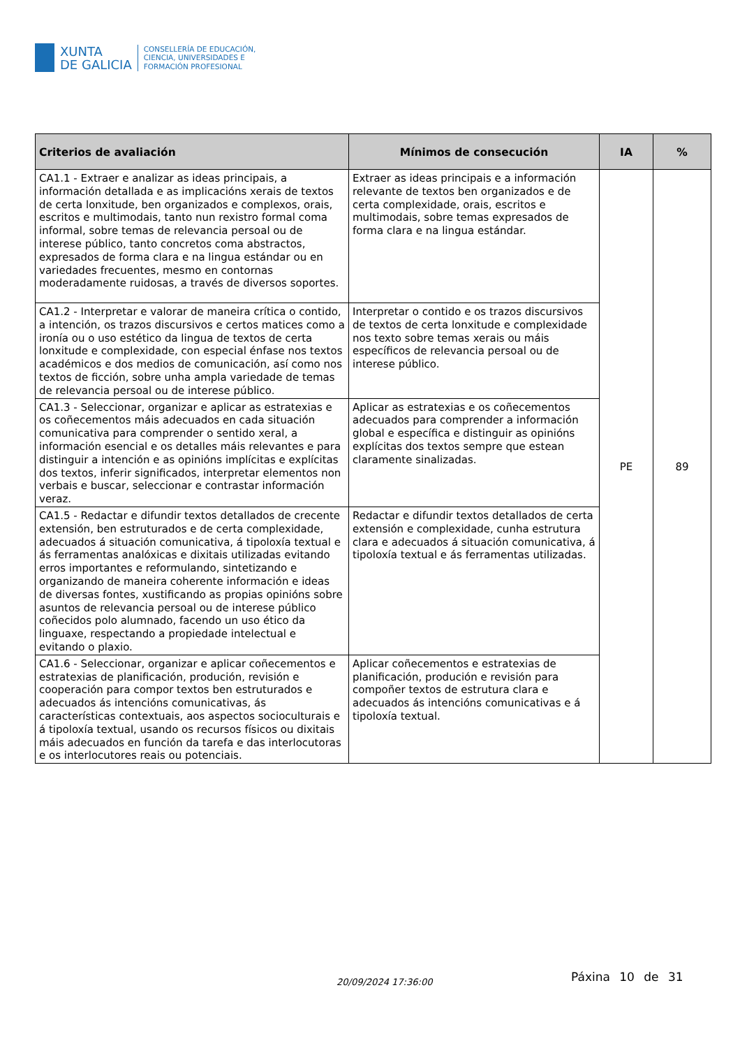XUNTA
DE GALICIA
CONSELLERÍA DE EDUCACIÓN,
CIENCIA, UNIVERSIDADES E
FORMACIÓN PROFESIONAL
| Criterios de avaliación | Mínimos de consecución | IA | % |
| --- | --- | --- | --- |
| CA1.1 - Extraer e analizar as ideas principais, a información detallada e as implicacións xerais de textos de certa lonxitude, ben organizados e complexos, orais, escritos e multimodais, tanto nun rexistro formal coma informal, sobre temas de relevancia persoal ou de interese público, tanto concretos coma abstractos, expresados de forma clara e na lingua estándar ou en variedades frecuentes, mesmo en contornas moderadamente ruidosas, a través de diversos soportes. | Extraer as ideas principais e a información relevante de textos ben organizados e de certa complexidade, orais, escritos e multimodais, sobre temas expresados de forma clara e na lingua estándar. | PE | 89 |
| CA1.2 - Interpretar e valorar de maneira crítica o contido, a intención, os trazos discursivos e certos matices como a ironía ou o uso estético da lingua de textos de certa lonxitude e complexidade, con especial énfase nos textos académicos e dos medios de comunicación, así como nos textos de ficción, sobre unha ampla variedade de temas de relevancia persoal ou de interese público. | Interpretar o contido e os trazos discursivos de textos de certa lonxitude e complexidade nos texto sobre temas xerais ou máis específicos de relevancia persoal ou de interese público. | | |
| CA1.3 - Seleccionar, organizar e aplicar as estratexias e os coñecementos máis adecuados en cada situación comunicativa para comprender o sentido xeral, a información esencial e os detalles máis relevantes e para distinguir a intención e as opinións implícitas e explícitas dos textos, inferir significados, interpretar elementos non verbais e buscar, seleccionar e contrastar información veraz. | Aplicar as estratexias e os coñecementos adecuados para comprender a información global e específica e distinguir as opinións explícitas dos textos sempre que estean claramente sinalizadas. | | |
| CA1.5 - Redactar e difundir textos detallados de crecente extensión, ben estruturados e de certa complexidade, adecuados á situación comunicativa, á tipoloxía textual e ás ferramentas analóxicas e dixitais utilizadas evitando erros importantes e reformulando, sintetizando e organizando de maneira coherente información e ideas de diversas fontes, xustificando as propias opinións sobre asuntos de relevancia persoal ou de interese público coñecidos polo alumnado, facendo un uso ético da linguaxe, respectando a propiedade intelectual e evitando o plaxio. | Redactar e difundir textos detallados de certa extensión e complexidade, cunha estrutura clara e adecuados á situación comunicativa, á tipoloxía textual e ás ferramentas utilizadas. | | |
| CA1.6 - Seleccionar, organizar e aplicar coñecementos e estratexias de planificación, produción, revisión e cooperación para compor textos ben estruturados e adecuados ás intencións comunicativas, ás características contextuais, aos aspectos socioculturais e á tipoloxía textual, usando os recursos físicos ou dixitais máis adecuados en función da tarefa e das interlocutoras e os interlocutores reais ou potenciais. | Aplicar coñecementos e estratexias de planificación, produción e revisión para compoñer textos de estrutura clara e adecuados ás intencións comunicativas e á tipoloxía textual. | | |
20/09/2024 17:36:00 Páxina 10 de 31